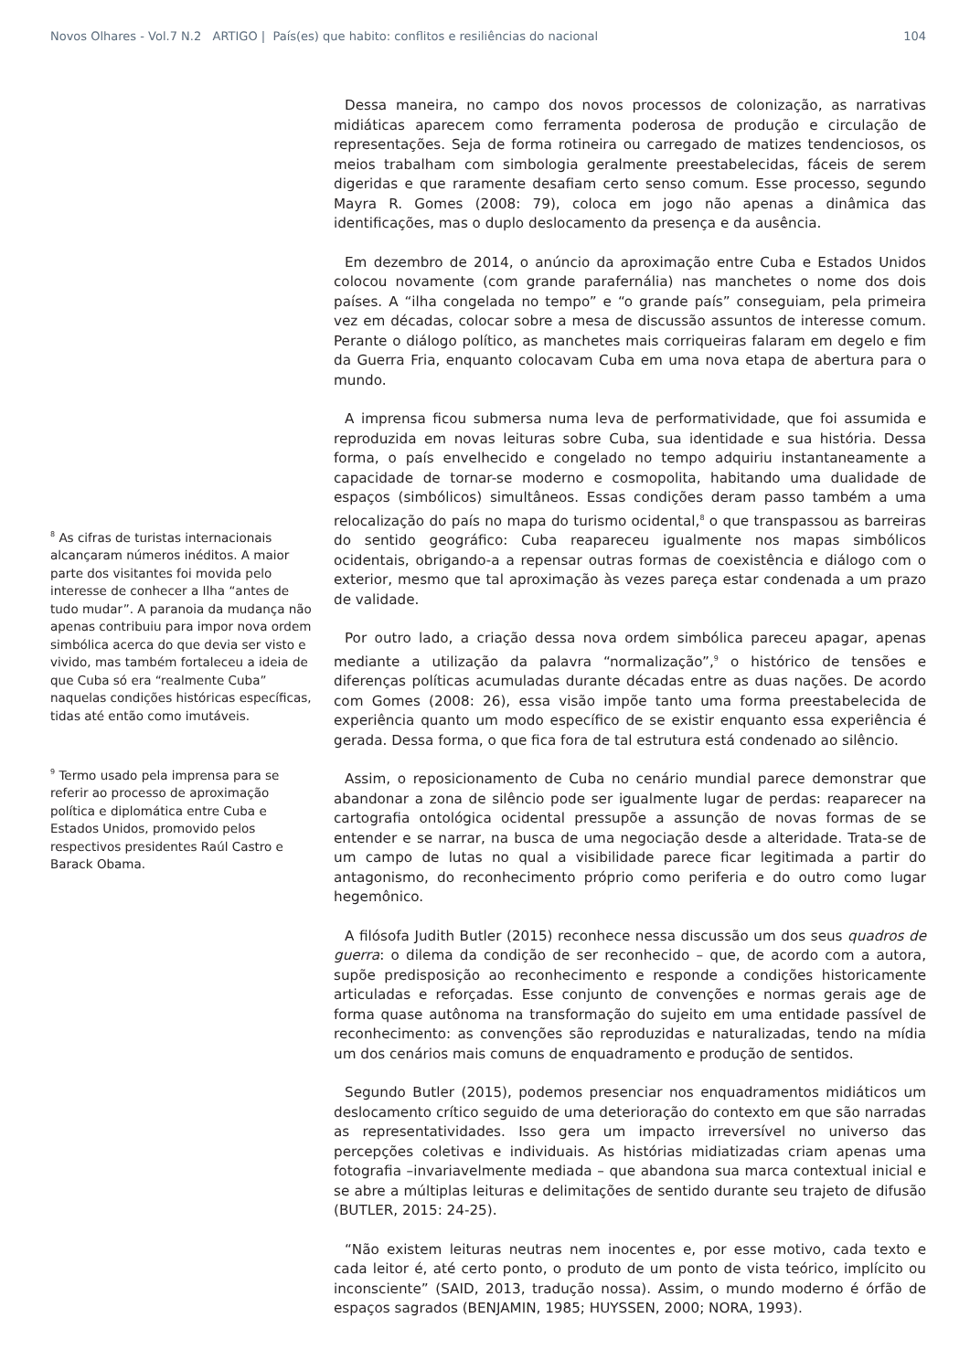Novos Olhares - Vol.7 N.2 ARTIGO | País(es) que habito: conflitos e resiliências do nacional 104
<sup>8</sup> As cifras de turistas internacionais alcançaram números inéditos. A maior parte dos visitantes foi movida pelo interesse de conhecer a Ilha “antes de tudo mudar”. A paranoia da mudança não apenas contribuiu para impor nova ordem simbólica acerca do que devia ser visto e vivido, mas também fortaleceu a ideia de que Cuba só era “realmente Cuba” naquelas condições históricas específicas, tidas até então como imutáveis.
<sup>9</sup> Termo usado pela imprensa para se referir ao processo de aproximação política e diplomática entre Cuba e Estados Unidos, promovido pelos respectivos presidentes Raúl Castro e Barack Obama.
Dessa maneira, no campo dos novos processos de colonização, as narrativas midiáticas aparecem como ferramenta poderosa de produção e circulação de representações. Seja de forma rotineira ou carregado de matizes tendenciosos, os meios trabalham com simbologia geralmente preestabelecidas, fáceis de serem digeridas e que raramente desafiam certo senso comum. Esse processo, segundo Mayra R. Gomes (2008: 79), coloca em jogo não apenas a dinâmica das identificações, mas o duplo deslocamento da presença e da ausência.
Em dezembro de 2014, o anúncio da aproximação entre Cuba e Estados Unidos colocou novamente (com grande parafernália) nas manchetes o nome dos dois países. A “ilha congelada no tempo” e “o grande país” conseguiam, pela primeira vez em décadas, colocar sobre a mesa de discussão assuntos de interesse comum. Perante o diálogo político, as manchetes mais corriqueiras falaram em degelo e fim da Guerra Fria, enquanto colocavam Cuba em uma nova etapa de abertura para o mundo.
A imprensa ficou submersa numa leva de performatividade, que foi assumida e reproduzida em novas leituras sobre Cuba, sua identidade e sua história. Dessa forma, o país envelhecido e congelado no tempo adquiriu instantaneamente a capacidade de tornar-se moderno e cosmopolita, habitando uma dualidade de espaços (simbólicos) simultâneos. Essas condições deram passo também a uma relocalização do país no mapa do turismo ocidental,<sup>8</sup> o que transpassou as barreiras do sentido geográfico: Cuba reapareceu igualmente nos mapas simbólicos ocidentais, obrigando-a a repensar outras formas de coexistência e diálogo com o exterior, mesmo que tal aproximação às vezes pareça estar condenada a um prazo de validade.
Por outro lado, a criação dessa nova ordem simbólica pareceu apagar, apenas mediante a utilização da palavra “normalização”,<sup>9</sup> o histórico de tensões e diferenças políticas acumuladas durante décadas entre as duas nações. De acordo com Gomes (2008: 26), essa visão impõe tanto uma forma preestabelecida de experiência quanto um modo específico de se existir enquanto essa experiência é gerada. Dessa forma, o que fica fora de tal estrutura está condenado ao silêncio.
Assim, o reposicionamento de Cuba no cenário mundial parece demonstrar que abandonar a zona de silêncio pode ser igualmente lugar de perdas: reaparecer na cartografia ontológica ocidental pressupõe a assunção de novas formas de se entender e se narrar, na busca de uma negociação desde a alteridade. Trata-se de um campo de lutas no qual a visibilidade parece ficar legitimada a partir do antagonismo, do reconhecimento próprio como periferia e do outro como lugar hegemônico.
A filósofa Judith Butler (2015) reconhece nessa discussão um dos seus quadros de guerra: o dilema da condição de ser reconhecido – que, de acordo com a autora, supõe predisposição ao reconhecimento e responde a condições historicamente articuladas e reforçadas. Esse conjunto de convenções e normas gerais age de forma quase autônoma na transformação do sujeito em uma entidade passível de reconhecimento: as convenções são reproduzidas e naturalizadas, tendo na mídia um dos cenários mais comuns de enquadramento e produção de sentidos.
Segundo Butler (2015), podemos presenciar nos enquadramentos midiáticos um deslocamento crítico seguido de uma deterioração do contexto em que são narradas as representatividades. Isso gera um impacto irreversível no universo das percepções coletivas e individuais. As histórias midiatizadas criam apenas uma fotografia –invariavelmente mediada – que abandona sua marca contextual inicial e se abre a múltiplas leituras e delimitações de sentido durante seu trajeto de difusão (BUTLER, 2015: 24-25).
“Não existem leituras neutras nem inocentes e, por esse motivo, cada texto e cada leitor é, até certo ponto, o produto de um ponto de vista teórico, implícito ou inconsciente” (SAID, 2013, tradução nossa). Assim, o mundo moderno é órfão de espaços sagrados (BENJAMIN, 1985; HUYSSEN, 2000; NORA, 1993).